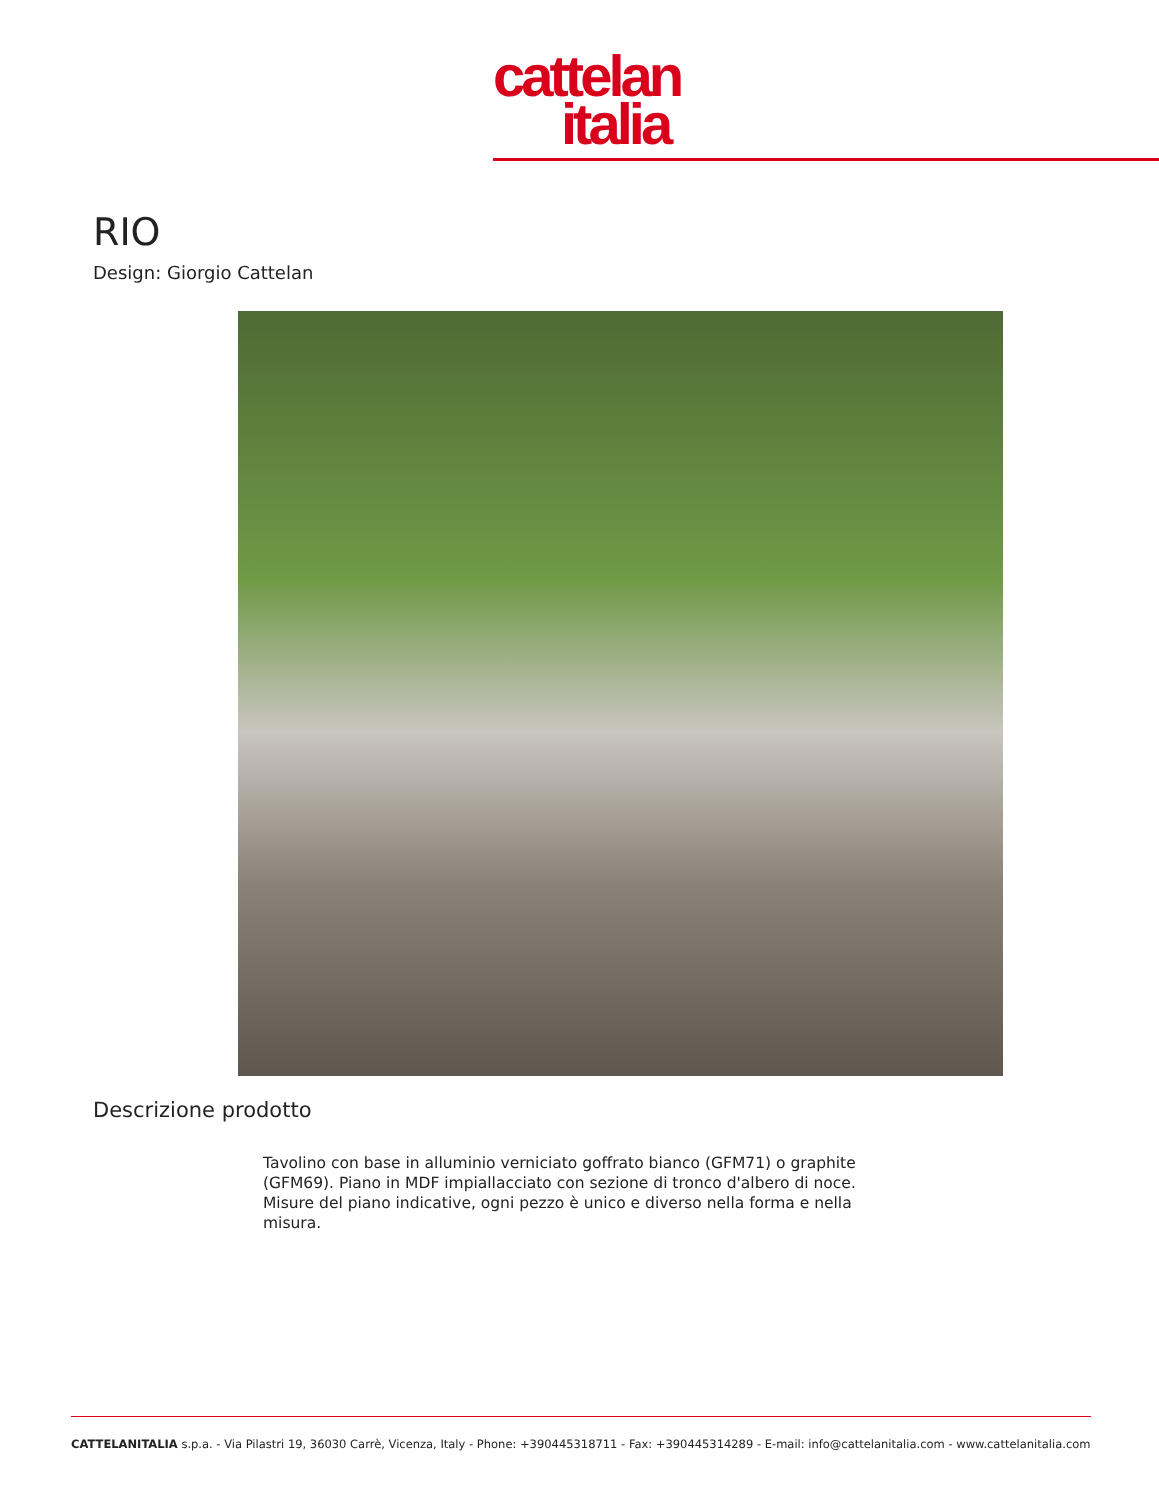cattelan
italia
RIO
Design: Giorgio Cattelan
Descrizione prodotto
Tavolino con base in alluminio verniciato goffrato bianco (GFM71) o graphite (GFM69). Piano in MDF impiallacciato con sezione di tronco d'albero di noce. Misure del piano indicative, ogni pezzo è unico e diverso nella forma e nella misura.
CATTELANITALIA s.p.a. - Via Pilastri 19, 36030 Carrè, Vicenza, Italy - Phone: +390445318711 - Fax: +390445314289 - E-mail: info@cattelanitalia.com - www.cattelanitalia.com